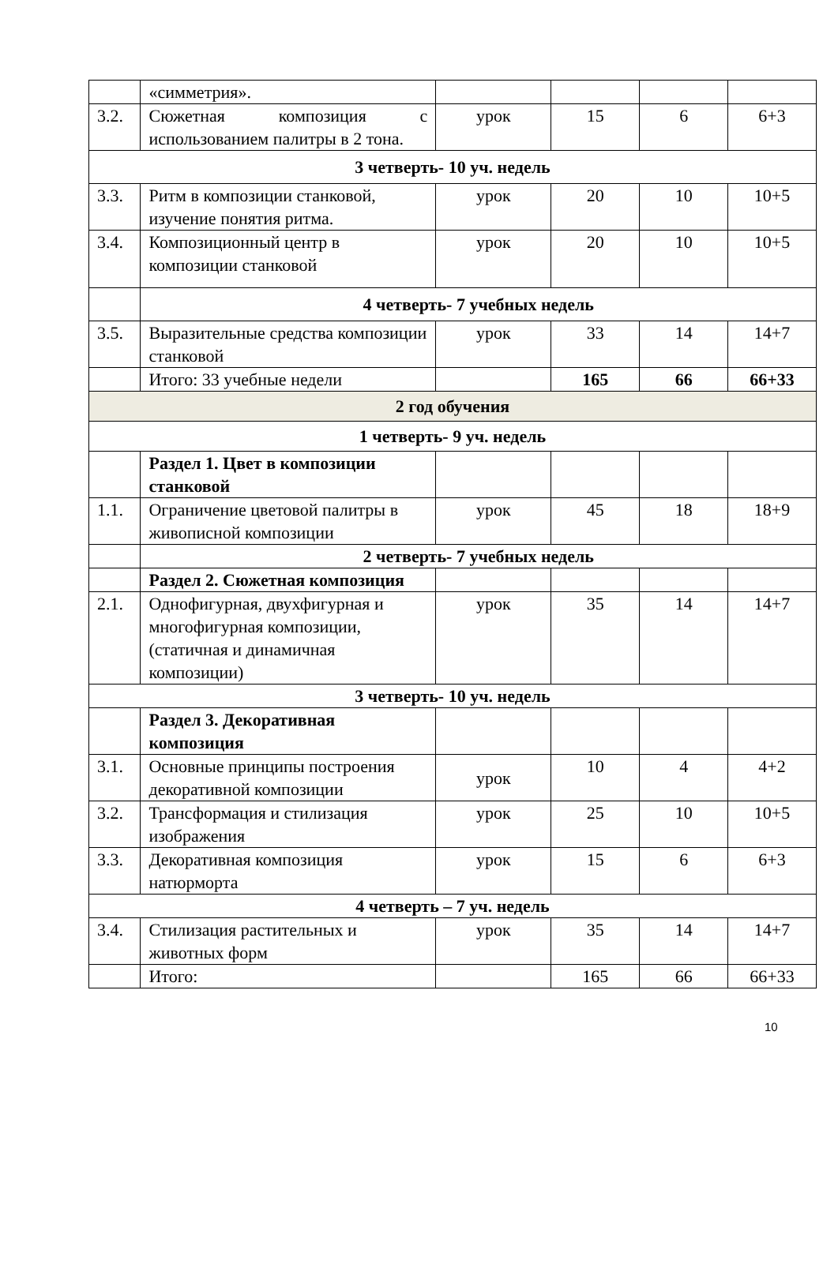| | «симметрия». | | | | |
| 3.2. | Сюжетная композиция с использованием палитры в 2 тона. | урок | 15 | 6 | 6+3 |
| 3 четверть- 10 уч. недель | | | | | |
| 3.3. | Ритм в композиции станковой, изучение понятия ритма. | урок | 20 | 10 | 10+5 |
| 3.4. | Композиционный центр в композиции станковой | урок | 20 | 10 | 10+5 |
| | 4 четверть- 7 учебных недель | | | | |
| 3.5. | Выразительные средства композиции станковой | урок | 33 | 14 | 14+7 |
| | Итого: 33 учебные недели | | 165 | 66 | 66+33 |
| 2 год обучения | | | | | |
| 1 четверть- 9 уч. недель | | | | | |
| | Раздел 1. Цвет в композиции станковой | | | | |
| 1.1. | Ограничение цветовой палитры в живописной композиции | урок | 45 | 18 | 18+9 |
| | 2 четверть- 7 учебных недель | | | | |
| | Раздел 2. Сюжетная композиция | | | | |
| 2.1. | Однофигурная, двухфигурная и многофигурная композиции, (статичная и динамичная композиции) | урок | 35 | 14 | 14+7 |
| 3 четверть- 10 уч. недель | | | | | |
| | Раздел 3. Декоративная композиция | | | | |
| 3.1. | Основные принципы построения декоративной композиции | урок | 10 | 4 | 4+2 |
| 3.2. | Трансформация и стилизация изображения | урок | 25 | 10 | 10+5 |
| 3.3. | Декоративная композиция натюрморта | урок | 15 | 6 | 6+3 |
| 4 четверть – 7 уч. недель | | | | | |
| 3.4. | Стилизация растительных и животных форм | урок | 35 | 14 | 14+7 |
| | Итого: | | 165 | 66 | 66+33 |
10